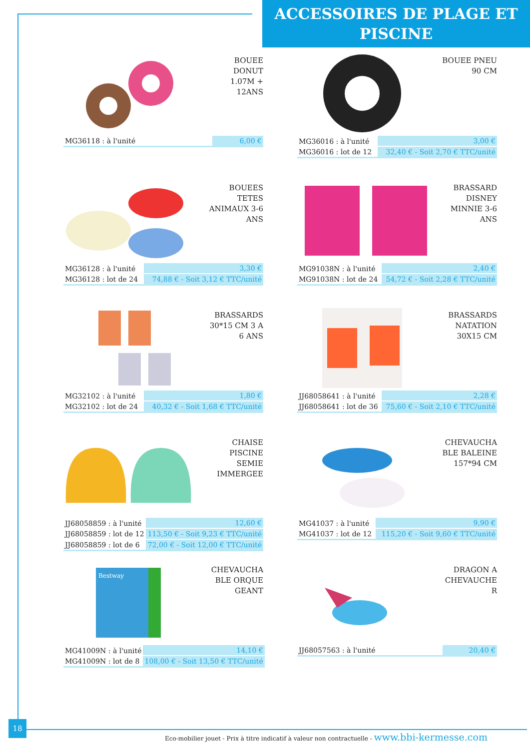ACCESSOIRES DE PLAGE ET PISCINE
BOUEE
DONUT
1.07M +
12ANS
| MG36118 : à l'unité | 6,00 € |
BOUEE PNEU
90 CM
| MG36016 : à l'unité | 3,00 € |
| MG36016 : lot de 12 | 32,40 € - Soit 2,70 € TTC/unité |
BOUEES
TETES
ANIMAUX 3-6
ANS
| MG36128 : à l'unité | 3,30 € |
| MG36128 : lot de 24 | 74,88 € - Soit 3,12 € TTC/unité |
BRASSARD
DISNEY
MINNIE 3-6
ANS
| MG91038N : à l'unité | 2,40 € |
| MG91038N : lot de 24 | 54,72 € - Soit 2,28 € TTC/unité |
BRASSARDS
30*15 CM 3 A
6 ANS
| MG32102 : à l'unité | 1,80 € |
| MG32102 : lot de 24 | 40,32 € - Soit 1,68 € TTC/unité |
BRASSARDS
NATATION
30X15 CM
| JJ68058641 : à l'unité | 2,28 € |
| JJ68058641 : lot de 36 | 75,60 € - Soit 2,10 € TTC/unité |
CHAISE
PISCINE
SEMIE
IMMERGEE
| JJ68058859 : à l'unité | 12,60 € |
| JJ68058859 : lot de 12 | 113,50 € - Soit 9,23 € TTC/unité |
| JJ68058859 : lot de 6 | 72,00 € - Soit 12,00 € TTC/unité |
CHEVAUCHA
BLE BALEINE
157*94 CM
| MG41037 : à l'unité | 9,90 € |
| MG41037 : lot de 12 | 115,20 € - Soit 9,60 € TTC/unité |
Bestway
CHEVAUCHA
BLE ORQUE
GEANT
| MG41009N : à l'unité | 14,10 € |
| MG41009N : lot de 8 | 108,00 € - Soit 13,50 € TTC/unité |
DRAGON A
CHEVAUCHE
R
| JJ68057563 : à l'unité | 20,40 € |
18
Eco-mobilier jouet - Prix à titre indicatif à valeur non contractuelle - www.bbi-kermesse.com